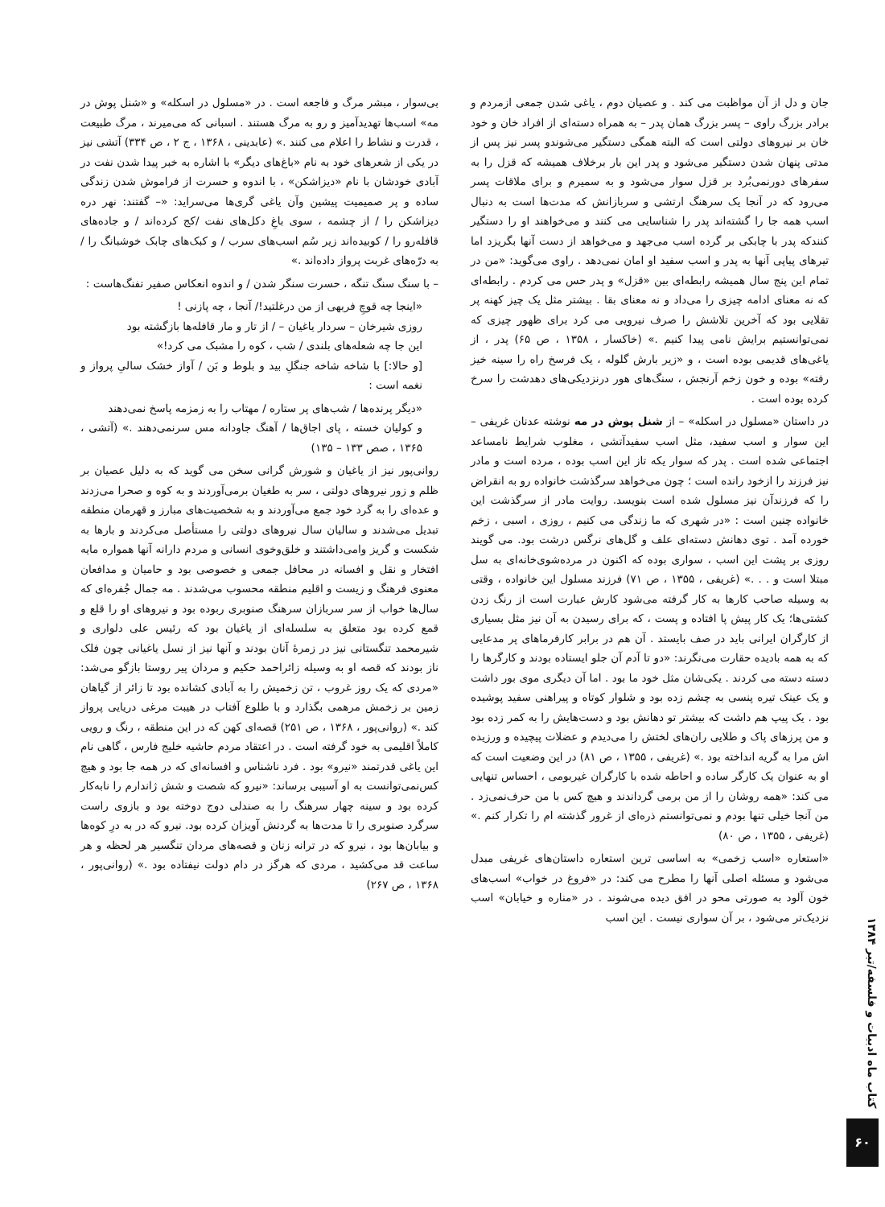جان و دل از آن مواظبت می کند . و عصیان دوم ، یاغی شدن جمعی ازمردم و برادر بزرگ راوی – پسر بزرگ همان پدر – به همراه دسته‌ای از افراد خان و خود خان بر نیروهای دولتی است که البته همگی دستگیر می‌شوندو پسر نیز پس از مدتی پنهان شدن دستگیر می‌شود و پدر این بار برخلاف همیشه که قزل را به سفرهای دورنمی‌بُرد بر قزل سوار می‌شود و به سمیرم و برای ملاقات پسر می‌رود که در آنجا یک سرهنگ ارتشی و سربازانش که مدت‌ها است به دنبال اسب همه جا را گشته‌اند پدر را شناسایی می کنند و می‌خواهند او را دستگیر کنندکه پدر با چابکی بر گرده اسب می‌جهد و می‌خواهد از دست آنها بگریزد اما تیرهای پیاپی آنها به پدر و اسب سفید او امان نمی‌دهد . راوی می‌گوید: «من در تمام این پنج سال همیشه رابطه‌ای بین «قزل» و پدر حس می کردم . رابطه‌ای که نه معنای ادامه چیزی را می‌داد و نه معنای بقا . بیشتر مثل یک چیز کهنه پر تقلایی بود که آخرین تلاشش را صرف نیرویی می کرد برای ظهور چیزی که نمی‌توانستیم برایش نامی پیدا کنیم .» (خاکسار ، ۱۳۵۸ ، ص ۶۵) پدر ، از یاغی‌های قدیمی بوده است ، و «زیر بارش گلوله ، یک فرسخ راه را سینه خیز رفته» بوده و خون زخم آرنجش ، سنگ‌های هور درنزدیکی‌های دهدشت را سرخ کرده بوده است .
در داستان «مسلول در اسکله» – از شنل پوش در مه نوشته عدنان غریفی – این سوار و اسب سفید، مثل اسب سفیدآتشی ، مغلوب شرایط نامساعد اجتماعی شده است . پدر که سوار یکه تاز این اسب بوده ، مرده است و مادر نیز فرزند را ازخود رانده است ؛ چون می‌خواهد سرگذشت خانواده رو به انقراض را که فرزندآن نیز مسلول شده است بنویسد. روایت مادر از سرگذشت این خانواده چنین است : «در شهری که ما زندگی می کنیم ، روزی ، اسبی ، زخم خورده آمد . توی دهانش دسته‌ای علف و گل‌های نرگس درشت بود. می گویند روزی بر پشت این اسب ، سواری بوده که اکنون در مرده‌شوی‌خانه‌ای به سل مبتلا است و . . .» (غریفی ، ۱۳۵۵ ، ص ۷۱) فرزند مسلول این خانواده ، وقتی به وسیله صاحب کارها به کار گرفته می‌شود کارش عبارت است از رنگ زدن کشتی‌ها؛ یک کار پیش پا افتاده و پست ، که برای رسیدن به آن نیز مثل بسیاری از کارگران ایرانی باید در صف بایستد . آن هم در برابر کارفرماهای پر مدعایی که به همه بادیده حقارت می‌نگرند: «دو تا آدم آن جلو ایستاده بودند و کارگرها را دسته دسته می کردند . یکی‌شان مثل خود ما بود . اما آن دیگری موی بور داشت و یک عینک تیره پنسی به چشم زده بود و شلوار کوتاه و پیراهنی سفید پوشیده بود . یک پیپ هم داشت که بیشتر تو دهانش بود و دست‌هایش را به کمر زده بود و من پرزهای پاک و طلایی ران‌های لختش را می‌دیدم و عضلات پیچیده و ورزیده اش مرا به گریه انداخته بود .» (غریفی ، ۱۳۵۵ ، ص ۸۱) در این وضعیت است که او به عنوان یک کارگر ساده و احاطه شده با کارگران غیربومی ، احساس تنهایی می کند: «همه روشان را از من برمی گرداندند و هیچ کس با من حرف‌نمی‌زد . من آنجا خیلی تنها بودم و نمی‌توانستم ذره‌ای از غرور گذشته ام را تکرار کنم .» (غریفی ، ۱۳۵۵ ، ص ۸۰)
«استعاره «اسب زخمی» به اساسی ترین استعاره داستان‌های غریفی مبدل می‌شود و مسئله اصلی آنها را مطرح می کند: در «فروغ در خواب» اسب‌های خون آلود به صورتی محو در افق دیده می‌شوند . در «مناره و خیابان» اسب نزدیک‌تر می‌شود ، بر آن سواری نیست . این اسب
بی‌سوار ، مبشر مرگ و فاجعه است . در «مسلول در اسکله» و «شنل پوش در مه» اسب‌ها تهدیدآمیز و رو به مرگ هستند . اسبانی که می‌میرند ، مرگ طبیعت ، قدرت و نشاط را اعلام می کنند .» (عابدینی ، ۱۳۶۸ ، ج ۲ ، ص ۳۳۴) آتشی نیز در یکی از شعرهای خود به نام «باغ‌های دیگر» با اشاره به خبر پیدا شدن نفت در آبادی خودشان با نام «دیزاشکن» ، با اندوه و حسرت از فراموش شدن زندگی ساده و پر صمیمیت پیشین وآن یاغی گری‌ها می‌سراید: «– گفتند: نهر دره دیزاشکن را / از چشمه ، سوی باغِ دکل‌های نفت /کج کرده‌اند / و جاده‌های قافله‌رو را / کوبیده‌اند زیر سُم اسب‌های سرب / و کبک‌های چابک خوشبانگ را / به درّه‌های غربت پرواز داده‌اند .»
– با سنگ سنگ تنگه ، حسرت سنگر شدن / و اندوه انعکاس صفیر تفنگ‌هاست :
«اینجا چه قوچِ فربهی از من درغلتید!/ آنجا ، چه پازنی !
روزی شیرخان – سردار یاغیان – / از تار و مار قافله‌ها بازگشته بود
این جا چه شعله‌های بلندی / شب ، کوه را مشبک می کرد!»
[و حالا:] با شاخه شاخه جنگلِ بید و بلوط و بَن / آواز خشک سالیِ پرواز و نغمه است :
«دیگر پرنده‌ها / شب‌های پر ستاره / مهتاب را به زمزمه پاسخ نمی‌دهند
و کولیان خسته ، پای اجاق‌ها / آهنگ جاودانه مس سرنمی‌دهند .» (آتشی ، ۱۳۶۵ ، صص ۱۳۳ – ۱۳۵)
روانی‌پور نیز از یاغیان و شورش گرانی سخن می گوید که به دلیل عصیان بر ظلم و زور نیروهای دولتی ، سر به طغیان برمی‌آوردند و به کوه و صحرا می‌زدند و عده‌ای را به گرد خود جمع می‌آوردند و به شخصیت‌های مبارز و قهرمان منطقه تبدیل می‌شدند و سالیان سال نیروهای دولتی را مستأصل می‌کردند و بارها به شکست و گریز وامی‌داشتند و خلق‌وخوی انسانی و مردم دارانه آنها همواره مایه افتخار و نقل و افسانه در محافل جمعی و خصوصی بود و حامیان و مدافعان معنوی فرهنگ و زیست و اقلیم منطقه محسوب می‌شدند . مه جمال جُفره‌ای که سال‌ها خواب از سر سربازان سرهنگ صنوبری ربوده بود و نیروهای او را قلع و قمع کرده بود متعلق به سلسله‌ای از یاغیان بود که رئیس علی دلواری و شیرمحمد تنگستانی نیز در زمرهٔ آنان بودند و آنها نیز از نسل یاغیانی چون فلک ناز بودند که قصه او به وسیله زائراحمد حکیم و مردان پیر روستا بازگو می‌شد: «مردی که یک روز غروب ، تن زخمیش را به آبادی کشانده بود تا زائر از گیاهان زمین بر زخمش مرهمی بگذارد و با طلوع آفتاب در هیبت مرغی دریایی پرواز کند .» (روانی‌پور ، ۱۳۶۸ ، ص ۲۵۱) قصه‌ای کهن که در این منطقه ، رنگ و رویی کاملاً اقلیمی به خود گرفته است . در اعتقاد مردم حاشیه خلیج فارس ، گاهی نام این یاغی قدرتمند «نیرو» بود . فرد ناشناس و افسانه‌ای که در همه جا بود و هیچ کس‌نمی‌توانست به او آسیبی برساند: «نیرو که شصت و شش ژاندارم را نابه‌کار کرده بود و سینه چهار سرهنگ را به صندلی دوج دوخته بود و بازوی راست سرگرد صنوبری را تا مدت‌ها به گردنش آویزان کرده بود. نیرو که در به درِ کوه‌ها و بیابان‌ها بود ، نیرو که در ترانه زنان و قصه‌های مردان تنگسیر هر لحظه و هر ساعت قد می‌کشید ، مردی که هرگز در دام دولت نیفتاده بود .» (روانی‌پور ، ۱۳۶۸ ، ص ۲۶۷)
کتاب ماه ادبیات و فلسفه/تیر ۱۳۸۴
۶۰